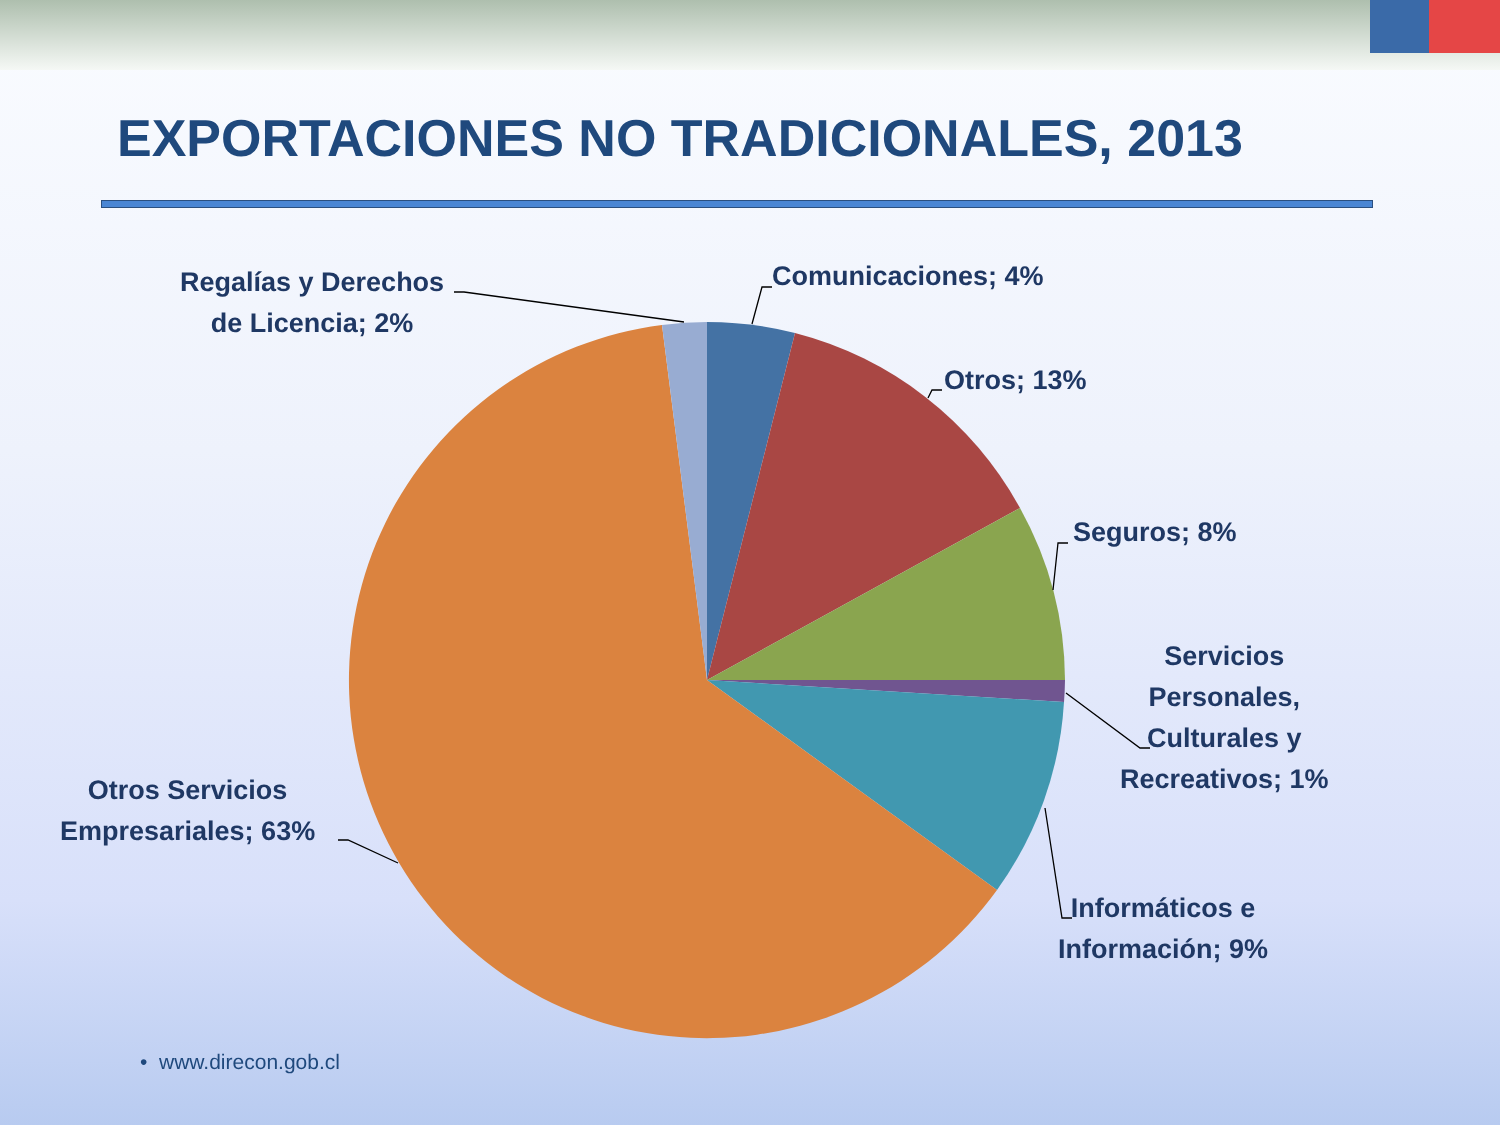EXPORTACIONES NO TRADICIONALES, 2013
Comunicaciones; 4%
Otros; 13%
Seguros; 8%
Servicios
Personales,
Culturales y
Recreativos; 1%
Informáticos e
Información; 9%
Otros Servicios
Empresariales; 63%
Regalías y Derechos
de Licencia; 2%
• www.direcon.gob.cl